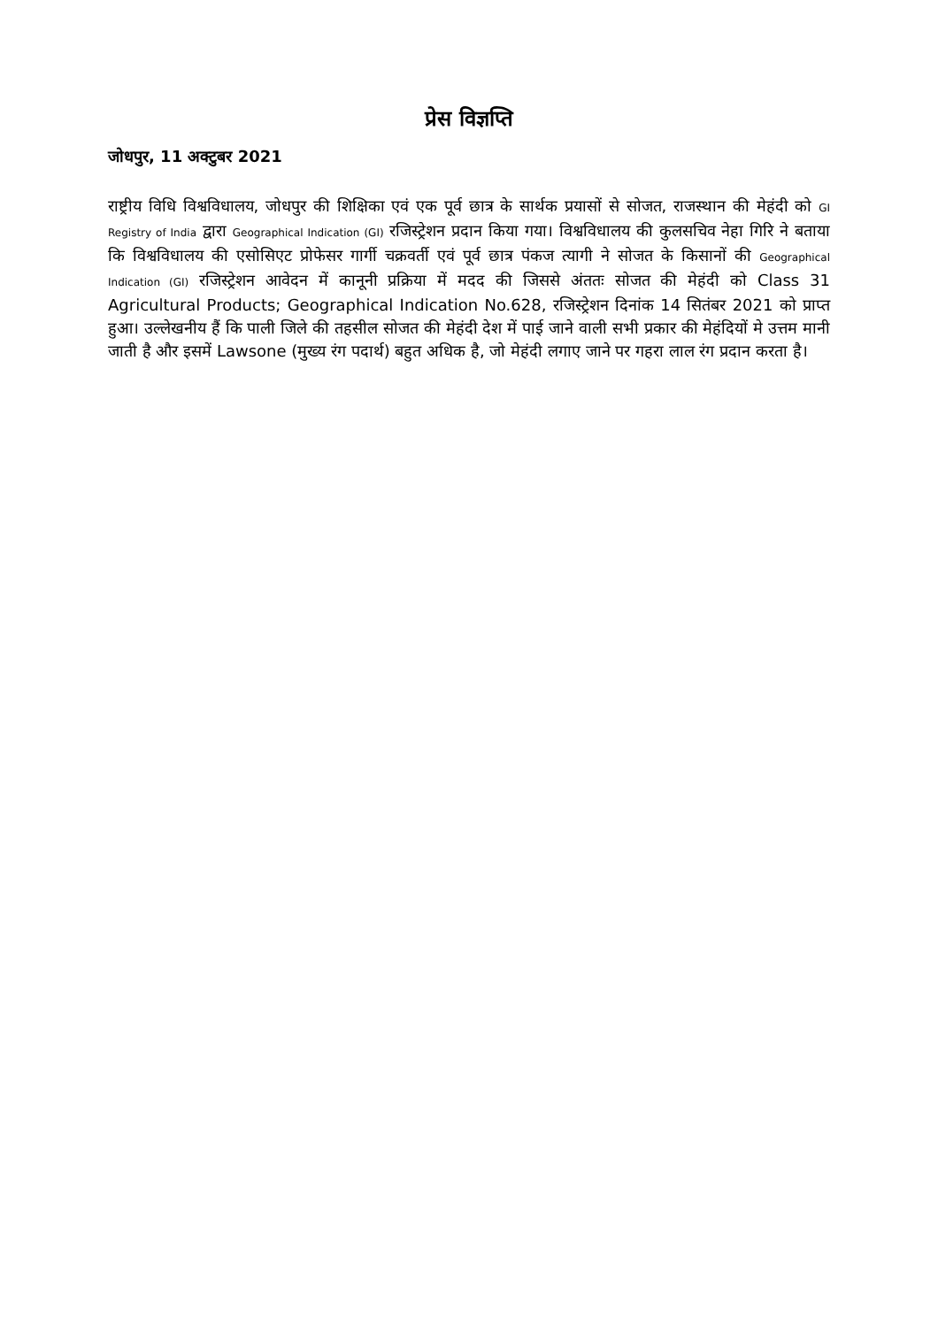प्रेस विज्ञप्ति
जोधपुर, 11 अक्टुबर 2021
राष्ट्रीय विधि विश्वविधालय, जोधपुर की शिक्षिका एवं एक पूर्व छात्र के सार्थक प्रयासों से सोजत, राजस्थान की मेहंदी को GI Registry of India द्वारा Geographical Indication (GI) रजिस्ट्रेशन प्रदान किया गया। विश्वविधालय की कुलसचिव नेहा गिरि ने बताया कि विश्वविधालय की एसोसिएट प्रोफेसर गार्गी चक्रवर्ती एवं पूर्व छात्र पंकज त्यागी ने सोजत के किसानों की Geographical Indication (GI) रजिस्ट्रेशन आवेदन में कानूनी प्रक्रिया में मदद की जिससे अंततः सोजत की मेहंदी को Class 31 Agricultural Products; Geographical Indication No.628, रजिस्ट्रेशन दिनांक 14 सितंबर 2021 को प्राप्त हुआ। उल्लेखनीय हैं कि पाली जिले की तहसील सोजत की मेहंदी देश में पाई जाने वाली सभी प्रकार की मेहंदियों मे उत्तम मानी जाती है और इसमें Lawsone (मुख्य रंग पदार्थ) बहुत अधिक है, जो मेहंदी लगाए जाने पर गहरा लाल रंग प्रदान करता है।